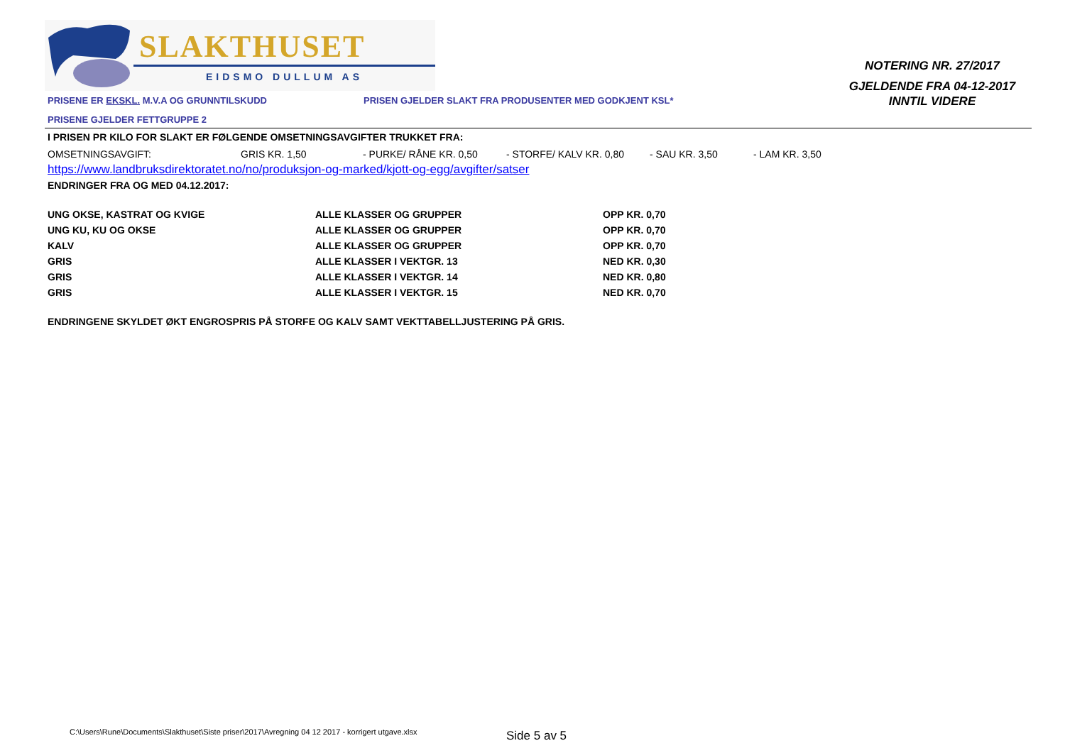SLAKTHUSET
EIDSMO DULLUM AS
NOTERING NR. 27/2017
GJELDENDE FRA 04-12-2017
INNTIL VIDERE
PRISENE ER EKSKL. M.V.A OG GRUNNTILSKUDD PRISEN GJELDER SLAKT FRA PRODUSENTER MED GODKJENT KSL*
PRISENE GJELDER FETTGRUPPE 2
I PRISEN PR KILO FOR SLAKT ER FØLGENDE OMSETNINGSAVGIFTER TRUKKET FRA:
OMSETNINGSAVGIFT: GRIS KR. 1,50 - PURKE/ RÅNE KR. 0,50 - STORFE/ KALV KR. 0,80 - SAU KR. 3,50 - LAM KR. 3,50
https://www.landbruksdirektoratet.no/no/produksjon-og-marked/kjott-og-egg/avgifter/satser
ENDRINGER FRA OG MED 04.12.2017:
| UNG OKSE, KASTRAT OG KVIGE | ALLE KLASSER OG GRUPPER | OPP KR. 0,70 |
| UNG KU, KU OG OKSE | ALLE KLASSER OG GRUPPER | OPP KR. 0,70 |
| KALV | ALLE KLASSER OG GRUPPER | OPP KR. 0,70 |
| GRIS | ALLE KLASSER I VEKTGR. 13 | NED KR. 0,30 |
| GRIS | ALLE KLASSER I VEKTGR. 14 | NED KR. 0,80 |
| GRIS | ALLE KLASSER I VEKTGR. 15 | NED KR. 0,70 |
ENDRINGENE SKYLDET ØKT ENGROSPRIS PÅ STORFE OG KALV SAMT VEKTTABELLJUSTERING PÅ GRIS.
C:\Users\Rune\Documents\Slakthuset\Siste priser\2017\Avregning 04 12 2017 - korrigert utgave.xlsx
Side 5 av 5